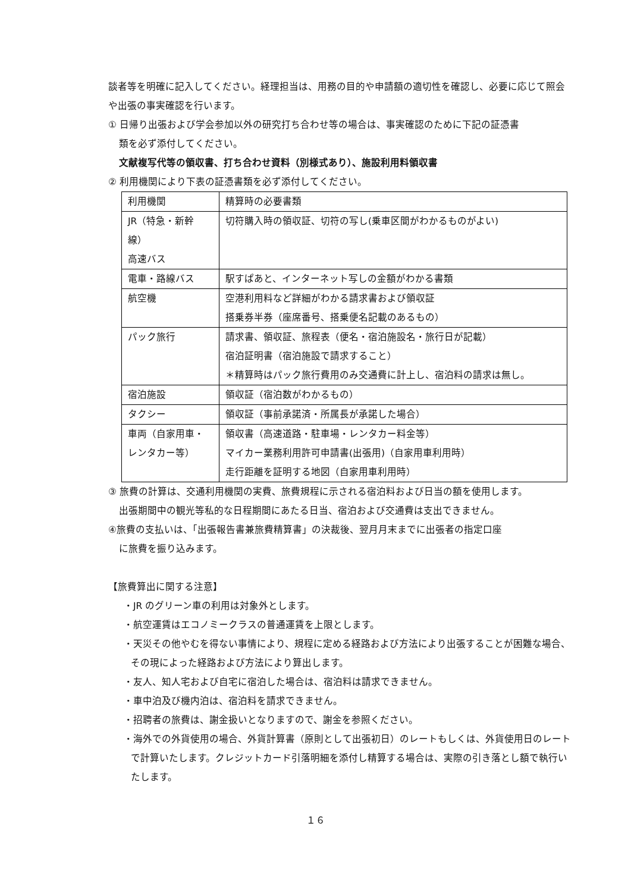談者等を明確に記入してください。経理担当は、用務の目的や申請額の適切性を確認し、必要に応じて照会や出張の事実確認を行います。
① 日帰り出張および学会参加以外の研究打ち合わせ等の場合は、事実確認のために下記の証憑書
類を必ず添付してください。
文献複写代等の領収書、打ち合わせ資料（別様式あり）、施設利用料領収書
② 利用機関により下表の証憑書類を必ず添付してください。
| 利用機関 | 精算時の必要書類 |
| JR（特急・新幹線） 高速バス | 切符購入時の領収証、切符の写し(乗車区間がわかるものがよい) |
| 電車・路線バス | 駅すぱあと、インターネット写しの金額がわかる書類 |
| 航空機 | 空港利用料など詳細がわかる請求書および領収証 搭乗券半券（座席番号、搭乗便名記載のあるもの） |
| パック旅行 | 請求書、領収証、旅程表（便名・宿泊施設名・旅行日が記載） 宿泊証明書（宿泊施設で請求すること） ＊精算時はパック旅行費用のみ交通費に計上し、宿泊料の請求は無し。 |
| 宿泊施設 | 領収証（宿泊数がわかるもの） |
| タクシー | 領収証（事前承諾済・所属長が承諾した場合） |
| 車両（自家用車・ レンタカー等） | 領収書（高速道路・駐車場・レンタカー料金等） マイカー業務利用許可申請書(出張用)（自家用車利用時） 走行距離を証明する地図（自家用車利用時） |
③ 旅費の計算は、交通利用機関の実費、旅費規程に示される宿泊料および日当の額を使用します。
出張期間中の観光等私的な日程期間にあたる日当、宿泊および交通費は支出できません。
④旅費の支払いは、「出張報告書兼旅費精算書」の決裁後、翌月月末までに出張者の指定口座
に旅費を振り込みます。
【旅費算出に関する注意】
・JR のグリーン車の利用は対象外とします。
・航空運賃はエコノミークラスの普通運賃を上限とします。
・天災その他やむを得ない事情により、規程に定める経路および方法により出張することが困難な場合、その現によった経路および方法により算出します。
・友人、知人宅および自宅に宿泊した場合は、宿泊料は請求できません。
・車中泊及び機内泊は、宿泊料を請求できません。
・招聘者の旅費は、謝金扱いとなりますので、謝金を参照ください。
・海外での外貨使用の場合、外貨計算書（原則として出張初日）のレートもしくは、外貨使用日のレートで計算いたします。クレジットカード引落明細を添付し精算する場合は、実際の引き落とし額で執行いたします。
１６